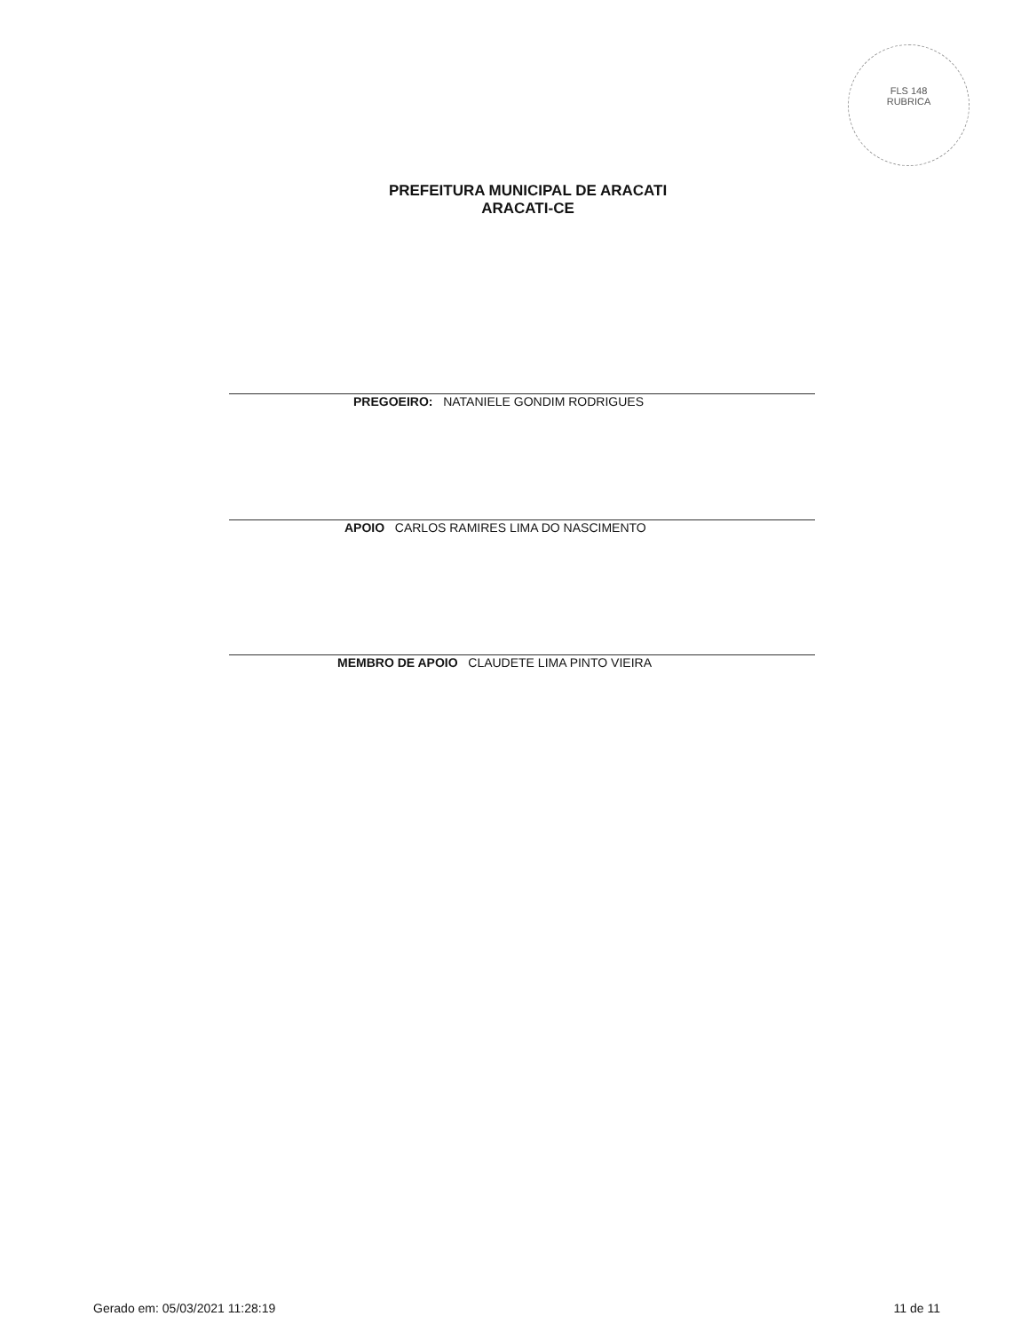FLS 148
RUBRICA
PREFEITURA MUNICIPAL DE ARACATI
ARACATI-CE
PREGOEIRO: NATANIELE GONDIM RODRIGUES
APOIO CARLOS RAMIRES LIMA DO NASCIMENTO
MEMBRO DE APOIO CLAUDETE LIMA PINTO VIEIRA
Gerado em: 05/03/2021 11:28:19 11 de 11